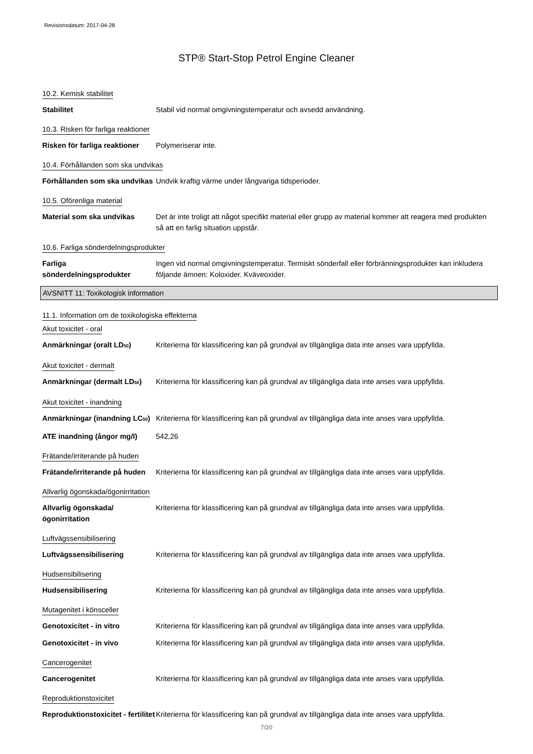Revisionsdatum: 2017-04-28
STP® Start-Stop Petrol Engine Cleaner
10.2. Kemisk stabilitet
Stabilitet Stabil vid normal omgivningstemperatur och avsedd användning.
10.3. Risken för farliga reaktioner
Risken för farliga reaktioner
Polymeriserar inte.
10.4. Förhållanden som ska undvikas
Förhållanden som ska undvikas
Undvik kraftig värme under långvariga tidsperioder.
10.5. Oförenliga material
Material som ska undvikas Det är inte troligt att något specifikt material eller grupp av material kommer att reagera med produkten så att en farlig situation uppstår.
10.6. Farliga sönderdelningsprodukter
Farliga sönderdelningsprodukter
Ingen vid normal omgivningstemperatur. Termiskt sönderfall eller förbränningsprodukter kan inkludera följande ämnen: Koloxider. Kväveoxider.
AVSNITT 11: Toxikologisk information
11.1. Information om de toxikologiska effekterna
Akut toxicitet - oral
Anmärkningar (oralt LD50) Kriterierna för klassificering kan på grundval av tillgängliga data inte anses vara uppfyllda.
Akut toxicitet - dermalt
Anmärkningar (dermalt LD50)
Kriterierna för klassificering kan på grundval av tillgängliga data inte anses vara uppfyllda.
Akut toxicitet - inandning
Anmärkningar (inandning LC50)
Kriterierna för klassificering kan på grundval av tillgängliga data inte anses vara uppfyllda.
ATE inandning (ångor mg/l)
542,26
Frätande/irriterande på huden
Frätande/irriterande på huden
Kriterierna för klassificering kan på grundval av tillgängliga data inte anses vara uppfyllda.
Allvarlig ögonskada/ögonirritation
Allvarlig ögonskada/ögonirritation
Kriterierna för klassificering kan på grundval av tillgängliga data inte anses vara uppfyllda.
Luftvägssensibilisering
Luftvägssensibilisering Kriterierna för klassificering kan på grundval av tillgängliga data inte anses vara uppfyllda.
Hudsensibilisering
Hudsensibilisering Kriterierna för klassificering kan på grundval av tillgängliga data inte anses vara uppfyllda.
Mutagenitet i könsceller
Genotoxicitet - in vitro Kriterierna för klassificering kan på grundval av tillgängliga data inte anses vara uppfyllda.
Genotoxicitet - in vivo Kriterierna för klassificering kan på grundval av tillgängliga data inte anses vara uppfyllda.
Cancerogenitet
Cancerogenitet Kriterierna för klassificering kan på grundval av tillgängliga data inte anses vara uppfyllda.
Reproduktionstoxicitet
Reproduktionstoxicitet - fertilitet
Kriterierna för klassificering kan på grundval av tillgängliga data inte anses vara uppfyllda.
7/20